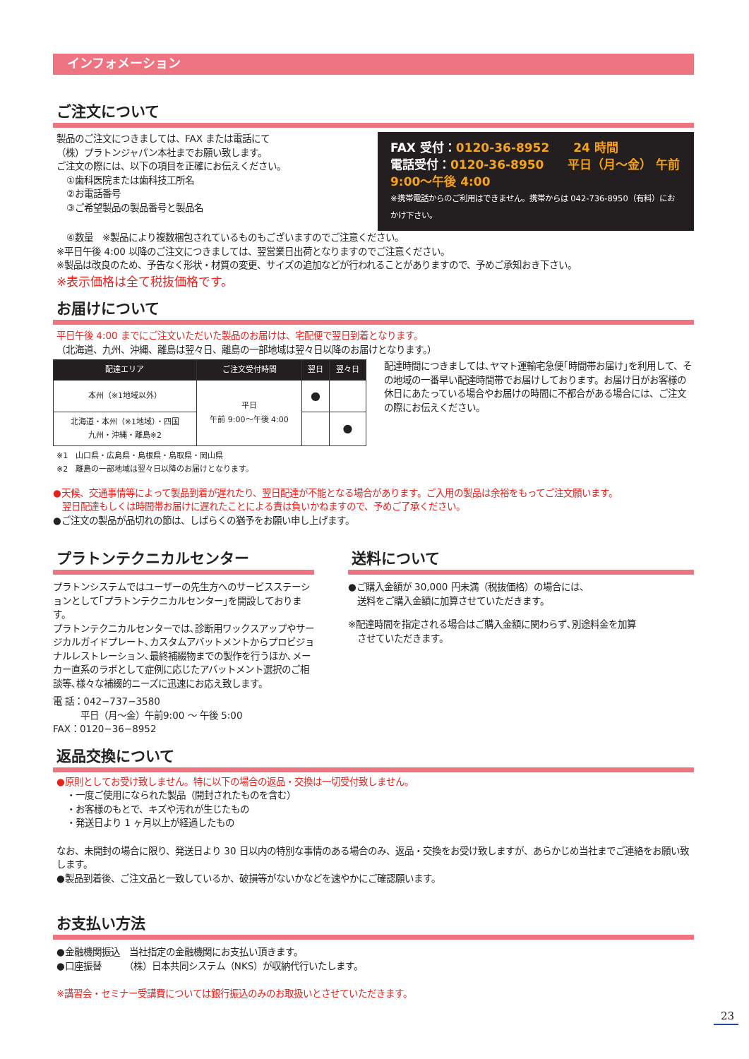インフォメーション
ご注文について
製品のご注文につきましては、FAX または電話にて
（株）プラトンジャパン本社までお願い致します。
ご注文の際には、以下の項目を正確にお伝えください。
①歯科医院または歯科技工所名
②お電話番号
③ご希望製品の製品番号と製品名
FAX 受付：0120-36-8952　　24 時間
電話受付：0120-36-8950　　平日（月〜金） 午前 9:00〜午後 4:00
※携帯電話からのご利用はできません。携帯からは 042-736-8950（有料）におかけ下さい。
④数量　※製品により複数梱包されているものもございますのでご注意ください。
※平日午後 4:00 以降のご注文につきましては、翌営業日出荷となりますのでご注意ください。
※製品は改良のため、予告なく形状・材質の変更、サイズの追加などが行われることがありますので、予めご承知おき下さい。
※表示価格は全て税抜価格です。
お届けについて
平日午後 4:00 までにご注文いただいた製品のお届けは、宅配便で翌日到着となります。
（北海道、九州、沖縄、離島は翌々日、離島の一部地域は翌々日以降のお届けとなります。）
| 配達エリア | ご注文受付時間 | 翌日 | 翌々日 |
| --- | --- | --- | --- |
| 本州（※1地域以外） | 平日 午前 9:00〜午後 4:00 | ● | |
| 北海道・本州（※1地域）・四国 九州・沖縄・離島※2 | | | ● |
※1　山口県・広島県・島根県・鳥取県・岡山県
※2　離島の一部地域は翌々日以降のお届けとなります。
配達時間につきましては､ヤマト運輸宅急便｢時間帯お届け｣を利用して、その地域の一番早い配達時間帯でお届けしております。お届け日がお客様の休日にあたっている場合やお届けの時間に不都合がある場合には、ご注文の際にお伝えください。
●天候、交通事情等によって製品到着が遅れたり、翌日配達が不能となる場合があります。ご入用の製品は余裕をもってご注文願います。
　翌日配達もしくは時間帯お届けに遅れたことによる責は負いかねますので、予めご了承ください。
●ご注文の製品が品切れの節は、しばらくの猶予をお願い申し上げます。
プラトンテクニカルセンター
プラトンシステムではユーザーの先生方へのサービスステーションとして｢プラトンテクニカルセンター｣を開設しております。
プラトンテクニカルセンターでは､診断用ワックスアップやサージカルガイドプレート､カスタムアバットメントからプロビジョナルレストレーション､最終補綴物までの製作を行うほか､メーカー直系のラボとして症例に応じたアバットメント選択のご相談等､様々な補綴的ニーズに迅速にお応え致します。
電 話：042−737−3580
　　　平日（月〜金）午前9:00 〜 午後 5:00
FAX：0120−36−8952
送料について
●ご購入金額が 30,000 円未満（税抜価格）の場合には、
　送料をご購入金額に加算させていただきます。
※配達時間を指定される場合はご購入金額に関わらず､別途料金を加算
　させていただきます。
返品交換について
●原則としてお受け致しません。特に以下の場合の返品・交換は一切受付致しません。
・一度ご使用になられた製品（開封されたものを含む）
・お客様のもとで、キズや汚れが生じたもの
・発送日より 1 ヶ月以上が経過したもの
なお、未開封の場合に限り、発送日より 30 日以内の特別な事情のある場合のみ、返品・交換をお受け致しますが、あらかじめ当社までご連絡をお願い致します。
●製品到着後、ご注文品と一致しているか、破損等がないかなどを速やかにご確認願います。
お支払い方法
●金融機関振込　当社指定の金融機関にお支払い頂きます。
●口座振替　　　（株）日本共同システム（NKS）が収納代行いたします。
※講習会・セミナー受講費については銀行振込のみのお取扱いとさせていただきます。
23